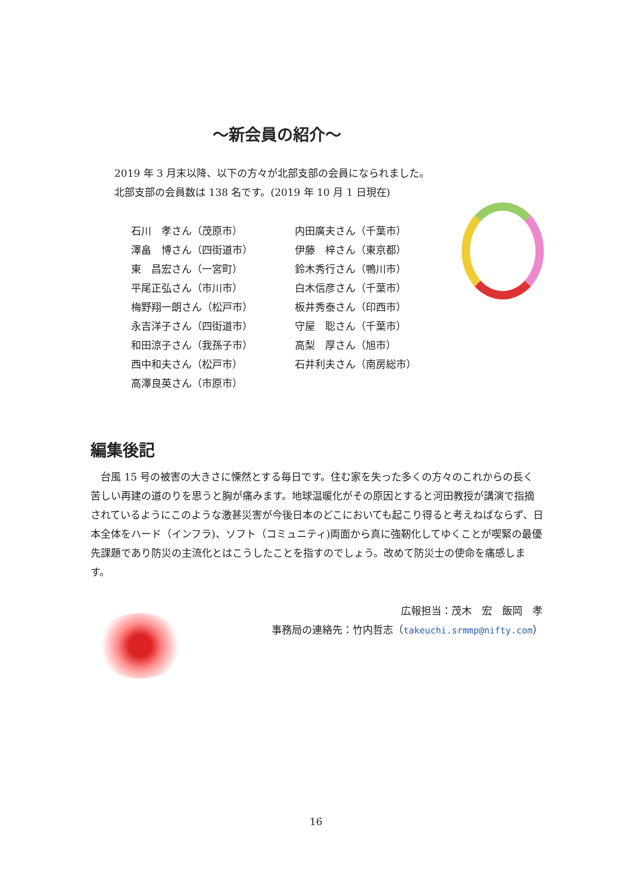～新会員の紹介～
2019 年 3 月末以降、以下の方々が北部支部の会員になられました。
北部支部の会員数は 138 名です。(2019 年 10 月 1 日現在)
石川　孝さん（茂原市）
澤畠　博さん（四街道市）
東　昌宏さん（一宮町）
平尾正弘さん（市川市）
梅野翔一朗さん（松戸市）
永吉洋子さん（四街道市）
和田涼子さん（我孫子市）
西中和夫さん（松戸市）
高澤良英さん（市原市）
内田廣夫さん（千葉市）
伊藤　梓さん（東京都）
鈴木秀行さん（鴨川市）
白木信彦さん（千葉市）
板井秀泰さん（印西市）
守屋　聡さん（千葉市）
高梨　厚さん（旭市）
石井利夫さん（南房総市）
編集後記
台風 15 号の被害の大きさに慄然とする毎日です。住む家を失った多くの方々のこれからの長く苦しい再建の道のりを思うと胸が痛みます。地球温暖化がその原因とすると河田教授が講演で指摘されているようにこのような激甚災害が今後日本のどこにおいても起こり得ると考えねばならず、日本全体をハード（インフラ)、ソフト（コミュニティ)両面から真に強靭化してゆくことが喫緊の最優先課題であり防災の主流化とはこうしたことを指すのでしょう。改めて防災士の使命を痛感します。
広報担当：茂木　宏　飯岡　孝
事務局の連絡先：竹内哲志（takeuchi.srmmp@nifty.com）
16